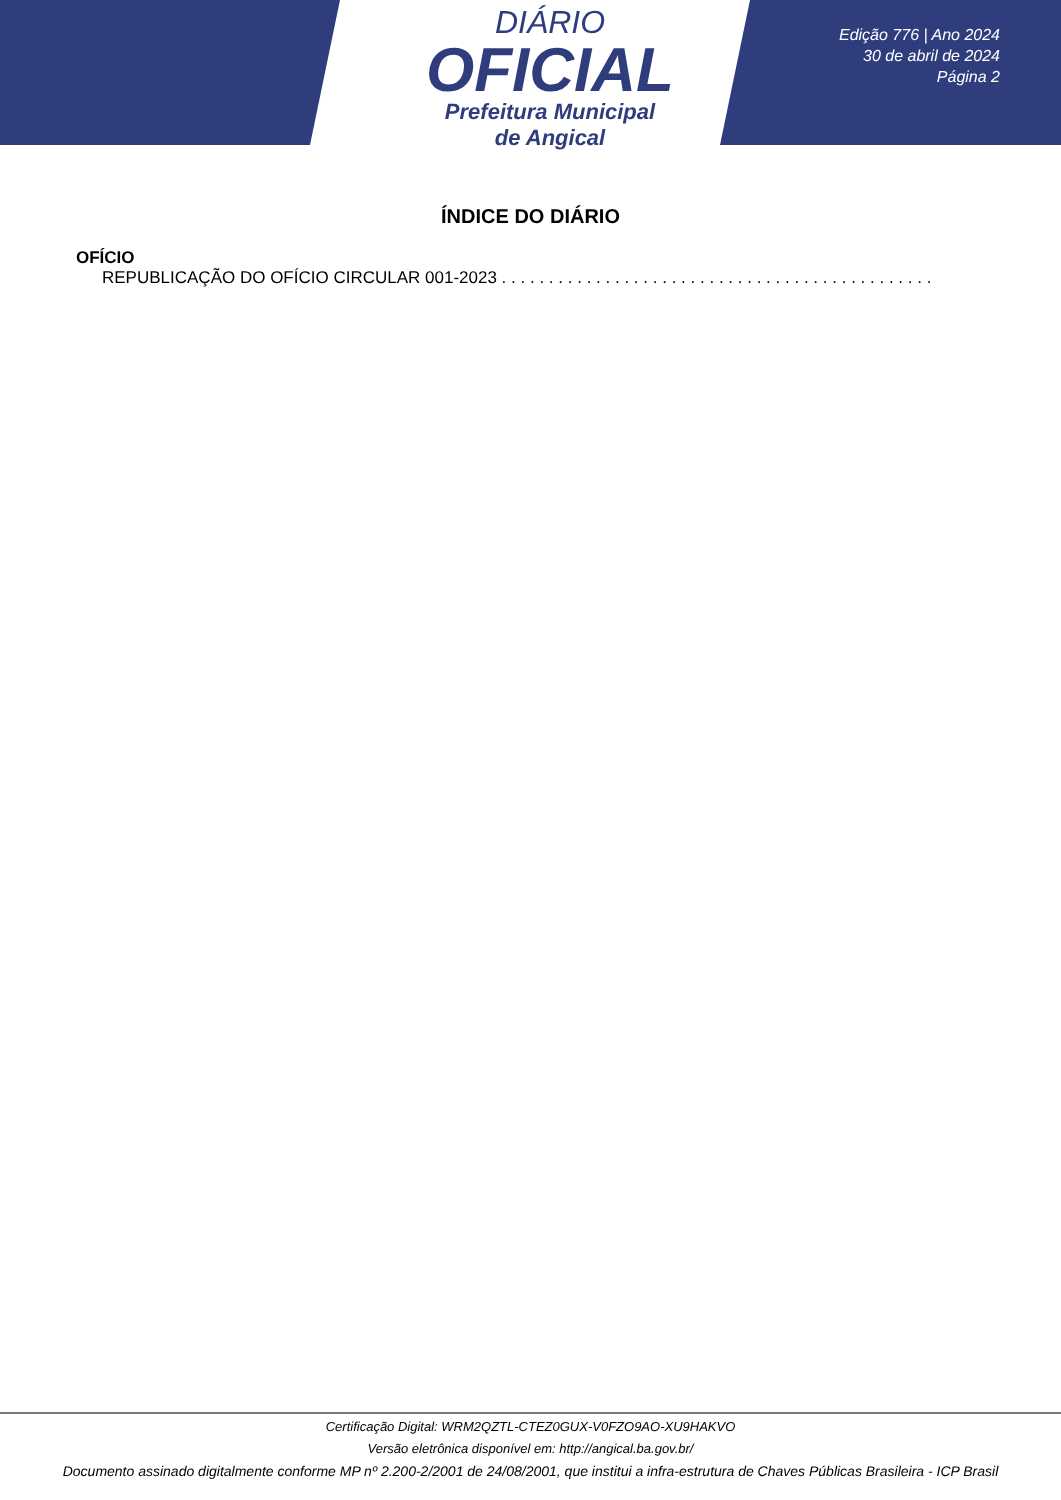DIÁRIO
OFICIAL
Prefeitura Municipal
de Angical
Edição 776 | Ano 2024
30 de abril de 2024
Página 2
ÍNDICE DO DIÁRIO
OFÍCIO
REPUBLICAÇÃO DO OFÍCIO CIRCULAR 001-2023 . . . . . . . . . . . . . . . . . . . . . . . . . . . . . . . . . . . . . . . . . . . . . . . . . . . . . .
Certificação Digital: WRM2QZTL-CTEZ0GUX-V0FZO9AO-XU9HAKVO
Versão eletrônica disponível em: http://angical.ba.gov.br/
Documento assinado digitalmente conforme MP nº 2.200-2/2001 de 24/08/2001, que institui a infra-estrutura de Chaves Públicas Brasileira - ICP Brasil